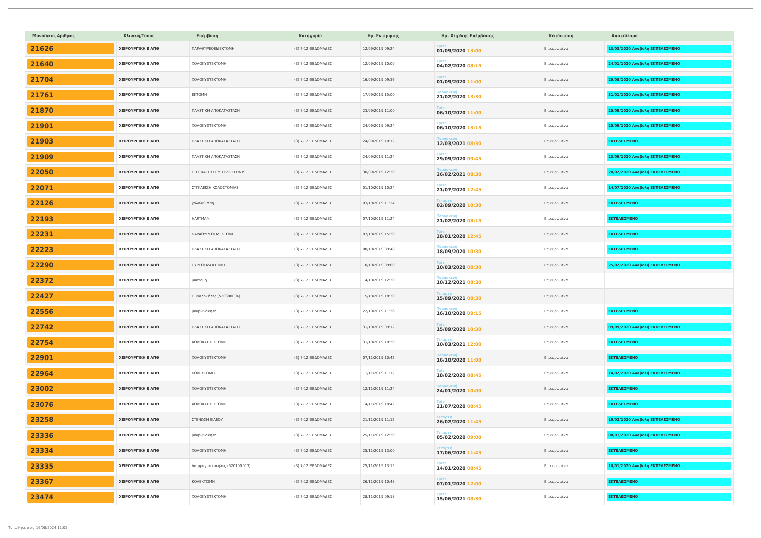| Μοναδικός Αριθμός | Κλινική/Τύπος | Επέμβαση | Κατηγορία | Ημ. Εκτίμησης | Ημ. Χειρ/κής Επέμβασης | Κατάσταση | Αποτέλεσμα |
| --- | --- | --- | --- | --- | --- | --- | --- |
| 21626 | ΧΕΙΡΟΥΡΓΙΚΗ Ε ΑΠΘ | ΠΑΡΑΘΥΡΕΟΕΙΔΕΚΤΟΜΗ | (3) 7-12 ΕΒΔΟΜΑΔΕΣ | 12/09/2019 09:24 | Τρίτη 01/09/2020 13:00 | Επικυρωμένα | 13/03/2020 Αναβολή ΕΚΤΕΛΕΣΜΕΝΟ |
| 21640 | ΧΕΙΡΟΥΡΓΙΚΗ Ε ΑΠΘ | ΧΟΛΟΚΥΣΤΕΚΤΟΜΗ | (3) 7-12 ΕΒΔΟΜΑΔΕΣ | 12/09/2019 10:00 | Τρίτη 04/02/2020 08:15 | Επικυρωμένα | 24/01/2020 Αναβολή ΕΚΤΕΛΕΣΜΕΝΟ |
| 21704 | ΧΕΙΡΟΥΡΓΙΚΗ Ε ΑΠΘ | ΧΟΛΟΚΥΣΤΕΚΤΟΜΗ | (3) 7-12 ΕΒΔΟΜΑΔΕΣ | 16/09/2019 09:36 | Τρίτη 01/09/2020 11:00 | Επικυρωμένα | 26/08/2020 Αναβολή ΕΚΤΕΛΕΣΜΕΝΟ |
| 21761 | ΧΕΙΡΟΥΡΓΙΚΗ Ε ΑΠΘ | ΕΚΤΟΜΗ | (3) 7-12 ΕΒΔΟΜΑΔΕΣ | 17/09/2019 15:00 | Παρασκευή 21/02/2020 13:30 | Επικυρωμένα | 31/01/2020 Αναβολή ΕΚΤΕΛΕΣΜΕΝΟ |
| 21870 | ΧΕΙΡΟΥΡΓΙΚΗ Ε ΑΠΘ | ΠΛΑΣΤΙΚΗ ΑΠΟΚΑΤΑΣΤΑΣΗ | (3) 7-12 ΕΒΔΟΜΑΔΕΣ | 23/09/2019 11:00 | Τρίτη 06/10/2020 11:00 | Επικυρωμένα | 25/09/2020 Αναβολή ΕΚΤΕΛΕΣΜΕΝΟ |
| 21901 | ΧΕΙΡΟΥΡΓΙΚΗ Ε ΑΠΘ | ΧΟΛΟΚΥΣΤΕΚΤΟΜΗ | (3) 7-12 ΕΒΔΟΜΑΔΕΣ | 24/09/2019 09:24 | Τρίτη 06/10/2020 13:15 | Επικυρωμένα | 25/09/2020 Αναβολή ΕΚΤΕΛΕΣΜΕΝΟ |
| 21903 | ΧΕΙΡΟΥΡΓΙΚΗ Ε ΑΠΘ | ΠΛΑΣΤΙΚΗ ΑΠΟΚΑΤΑΣΤΑΣΗ | (3) 7-12 ΕΒΔΟΜΑΔΕΣ | 24/09/2019 10:12 | Παρασκευή 12/03/2021 08:30 | Επικυρωμένα | ΕΚΤΕΛΕΣΜΕΝΟ |
| 21909 | ΧΕΙΡΟΥΡΓΙΚΗ Ε ΑΠΘ | ΠΛΑΣΤΙΚΗ ΑΠΟΚΑΤΑΣΤΑΣΗ | (3) 7-12 ΕΒΔΟΜΑΔΕΣ | 24/09/2019 11:24 | Τρίτη 29/09/2020 09:45 | Επικυρωμένα | 23/09/2020 Αναβολή ΕΚΤΕΛΕΣΜΕΝΟ |
| 22050 | ΧΕΙΡΟΥΡΓΙΚΗ Ε ΑΠΘ | ΟΙΣΟΦΑΓΕΚΤΟΜΗ IVOR LEWIS | (3) 7-12 ΕΒΔΟΜΑΔΕΣ | 30/09/2019 12:30 | Παρασκευή 26/02/2021 08:30 | Επικυρωμένα | 28/02/2020 Αναβολή ΕΚΤΕΛΕΣΜΕΝΟ |
| 22071 | ΧΕΙΡΟΥΡΓΙΚΗ Ε ΑΠΘ | ΣΥΓΚΛΕΙΣΗ ΚΟΛΟΣΤΟΜΙΑΣ | (3) 7-12 ΕΒΔΟΜΑΔΕΣ | 01/10/2019 10:24 | Τρίτη 21/07/2020 12:45 | Επικυρωμένα | 14/07/2020 Αναβολή ΕΚΤΕΛΕΣΜΕΝΟ |
| 22126 | ΧΕΙΡΟΥΡΓΙΚΗ Ε ΑΠΘ | χολολιθιαση | (3) 7-12 ΕΒΔΟΜΑΔΕΣ | 03/10/2019 11:24 | Τετάρτη 02/09/2020 10:30 | Επικυρωμένα | ΕΚΤΕΛΕΣΜΕΝΟ |
| 22193 | ΧΕΙΡΟΥΡΓΙΚΗ Ε ΑΠΘ | HARTMAN | (3) 7-12 ΕΒΔΟΜΑΔΕΣ | 07/10/2019 11:24 | Παρασκευή 21/02/2020 08:15 | Επικυρωμένα | ΕΚΤΕΛΕΣΜΕΝΟ |
| 22231 | ΧΕΙΡΟΥΡΓΙΚΗ Ε ΑΠΘ | ΠΑΡΑΘΥΡΕΟΕΙΔΕΚΤΟΜΗ | (3) 7-12 ΕΒΔΟΜΑΔΕΣ | 07/10/2019 15:30 | Τρίτη 28/01/2020 12:45 | Επικυρωμένα | ΕΚΤΕΛΕΣΜΕΝΟ |
| 22223 | ΧΕΙΡΟΥΡΓΙΚΗ Ε ΑΠΘ | ΠΛΑΣΤΙΚΗ ΑΠΟΚΑΤΑΣΤΑΣΗ | (3) 7-12 ΕΒΔΟΜΑΔΕΣ | 08/10/2019 09:48 | Παρασκευή 18/09/2020 10:30 | Επικυρωμένα | ΕΚΤΕΛΕΣΜΕΝΟ |
| 22290 | ΧΕΙΡΟΥΡΓΙΚΗ Ε ΑΠΘ | ΘΥΡΕΟΕΙΔΕΚΤΟΜΗ | (3) 7-12 ΕΒΔΟΜΑΔΕΣ | 10/10/2019 09:00 | Τρίτη 10/03/2020 08:30 | Επικυρωμένα | 25/02/2020 Αναβολή ΕΚΤΕΛΕΣΜΕΝΟ |
| 22372 | ΧΕΙΡΟΥΡΓΙΚΗ Ε ΑΠΘ | μυοτομη | (3) 7-12 ΕΒΔΟΜΑΔΕΣ | 14/10/2019 12:30 | Παρασκευή 10/12/2021 08:30 | Επικυρωμένα | |
| 22427 | ΧΕΙΡΟΥΡΓΙΚΗ Ε ΑΠΘ | Ομφαλοκήλες (520300004) | (3) 7-12 ΕΒΔΟΜΑΔΕΣ | 15/10/2019 18:30 | Τετάρτη 15/09/2021 08:30 | Επικυρωμένα | |
| 22556 | ΧΕΙΡΟΥΡΓΙΚΗ Ε ΑΠΘ | βουβωνοκηλη | (3) 7-12 ΕΒΔΟΜΑΔΕΣ | 22/10/2019 11:36 | Παρασκευή 16/10/2020 09:15 | Επικυρωμένα | ΕΚΤΕΛΕΣΜΕΝΟ |
| 22742 | ΧΕΙΡΟΥΡΓΙΚΗ Ε ΑΠΘ | ΠΛΑΣΤΙΚΗ ΑΠΟΚΑΤΑΣΤΑΣΗ | (3) 7-12 ΕΒΔΟΜΑΔΕΣ | 31/10/2019 09:12 | Τρίτη 15/09/2020 10:30 | Επικυρωμένα | 09/09/2020 Αναβολή ΕΚΤΕΛΕΣΜΕΝΟ |
| 22754 | ΧΕΙΡΟΥΡΓΙΚΗ Ε ΑΠΘ | ΧΟΛΟΚΥΣΤΕΚΤΟΜΗ | (3) 7-12 ΕΒΔΟΜΑΔΕΣ | 31/10/2019 10:30 | Τετάρτη 10/03/2021 12:00 | Επικυρωμένα | ΕΚΤΕΛΕΣΜΕΝΟ |
| 22901 | ΧΕΙΡΟΥΡΓΙΚΗ Ε ΑΠΘ | ΧΟΛΟΚΥΣΤΕΚΤΟΜΗ | (3) 7-12 ΕΒΔΟΜΑΔΕΣ | 07/11/2019 10:42 | Παρασκευή 16/10/2020 11:00 | Επικυρωμένα | ΕΚΤΕΛΕΣΜΕΝΟ |
| 22964 | ΧΕΙΡΟΥΡΓΙΚΗ Ε ΑΠΘ | ΚΟΛΕΚΤΟΜΗ | (3) 7-12 ΕΒΔΟΜΑΔΕΣ | 11/11/2019 11:12 | Τρίτη 18/02/2020 08:45 | Επικυρωμένα | 14/02/2020 Αναβολή ΕΚΤΕΛΕΣΜΕΝΟ |
| 23002 | ΧΕΙΡΟΥΡΓΙΚΗ Ε ΑΠΘ | ΧΟΛΟΚΥΣΤΕΚΤΟΜΗ | (3) 7-12 ΕΒΔΟΜΑΔΕΣ | 12/11/2019 11:24 | Παρασκευή 24/01/2020 10:00 | Επικυρωμένα | ΕΚΤΕΛΕΣΜΕΝΟ |
| 23076 | ΧΕΙΡΟΥΡΓΙΚΗ Ε ΑΠΘ | ΧΟΛΟΚΥΣΤΕΚΤΟΜΗ | (3) 7-12 ΕΒΔΟΜΑΔΕΣ | 14/11/2019 10:42 | Τρίτη 21/07/2020 08:45 | Επικυρωμένα | ΕΚΤΕΛΕΣΜΕΝΟ |
| 23258 | ΧΕΙΡΟΥΡΓΙΚΗ Ε ΑΠΘ | ΣΤΕΝΩΣΗ ΕΙΛΕΟΥ | (3) 7-12 ΕΒΔΟΜΑΔΕΣ | 21/11/2019 11:12 | Τετάρτη 26/02/2020 11:45 | Επικυρωμένα | 19/02/2020 Αναβολή ΕΚΤΕΛΕΣΜΕΝΟ |
| 23336 | ΧΕΙΡΟΥΡΓΙΚΗ Ε ΑΠΘ | βουβωνοκηλη | (3) 7-12 ΕΒΔΟΜΑΔΕΣ | 25/11/2019 12:30 | Τετάρτη 05/02/2020 09:00 | Επικυρωμένα | 08/01/2020 Αναβολή ΕΚΤΕΛΕΣΜΕΝΟ |
| 23334 | ΧΕΙΡΟΥΡΓΙΚΗ Ε ΑΠΘ | ΧΟΛΟΚΥΣΤΕΚΤΟΜΗ | (3) 7-12 ΕΒΔΟΜΑΔΕΣ | 25/11/2019 13:00 | Τετάρτη 17/06/2020 11:45 | Επικυρωμένα | ΕΚΤΕΛΕΣΜΕΝΟ |
| 23335 | ΧΕΙΡΟΥΡΓΙΚΗ Ε ΑΠΘ | Διαφραγματοκήλες (520100013) | (3) 7-12 ΕΒΔΟΜΑΔΕΣ | 25/11/2019 13:15 | Τρίτη 14/01/2020 08:45 | Επικυρωμένα | 10/01/2020 Αναβολή ΕΚΤΕΛΕΣΜΕΝΟ |
| 23367 | ΧΕΙΡΟΥΡΓΙΚΗ Ε ΑΠΘ | ΚΟΛΕΚΤΟΜΗ | (3) 7-12 ΕΒΔΟΜΑΔΕΣ | 26/11/2019 10:48 | Τρίτη 07/01/2020 12:00 | Επικυρωμένα | ΕΚΤΕΛΕΣΜΕΝΟ |
| 23474 | ΧΕΙΡΟΥΡΓΙΚΗ Ε ΑΠΘ | ΧΟΛΟΚΥΣΤΕΚΤΟΜΗ | (3) 7-12 ΕΒΔΟΜΑΔΕΣ | 28/11/2019 09:18 | Τρίτη 15/06/2021 08:30 | Επικυρωμένα | ΕΚΤΕΛΕΣΜΕΝΟ |
Τυπώθηκε στις 16/08/2024 11:05